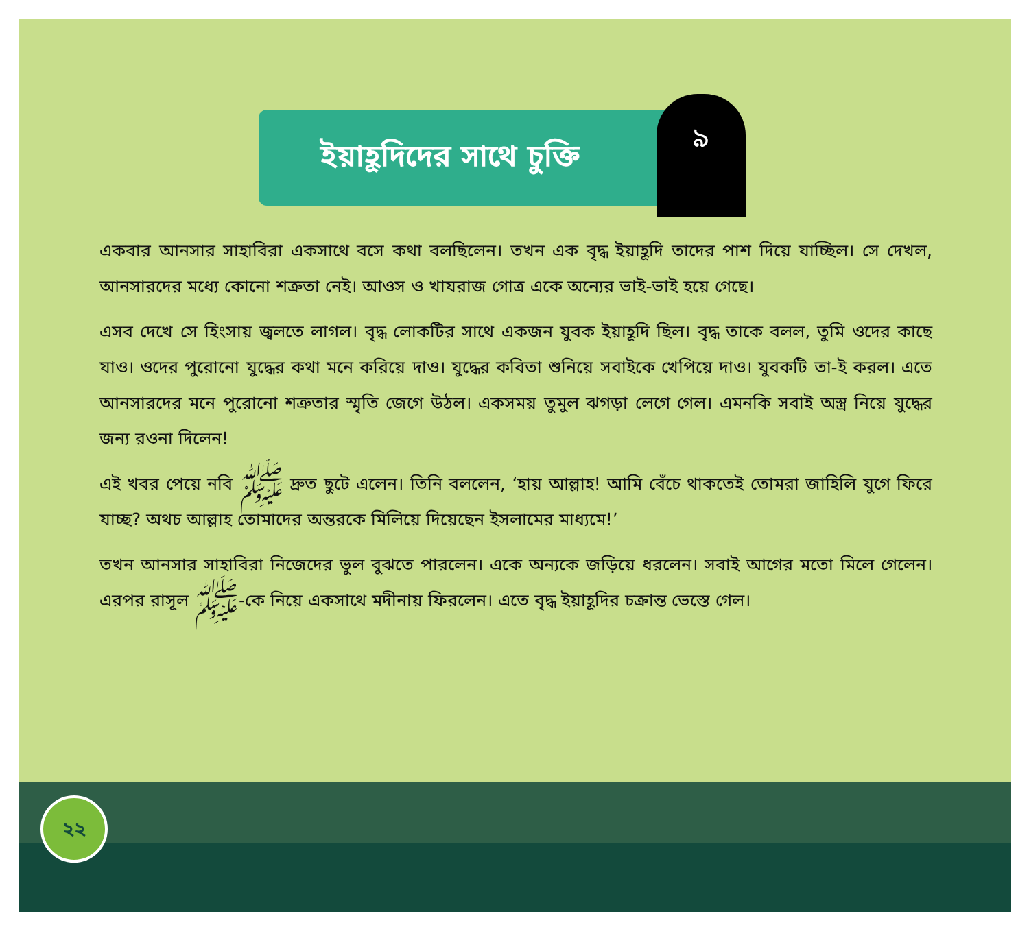ইয়াহূদিদের সাথে চুক্তি
৯
একবার আনসার সাহাবিরা একসাথে বসে কথা বলছিলেন। তখন এক বৃদ্ধ ইয়াহূদি তাদের পাশ দিয়ে যাচ্ছিল। সে দেখল, আনসারদের মধ্যে কোনো শত্রুতা নেই। আওস ও খাযরাজ গোত্র একে অন্যের ভাই-ভাই হয়ে গেছে।
এসব দেখে সে হিংসায় জ্বলতে লাগল। বৃদ্ধ লোকটির সাথে একজন যুবক ইয়াহূদি ছিল। বৃদ্ধ তাকে বলল, তুমি ওদের কাছে যাও। ওদের পুরোনো যুদ্ধের কথা মনে করিয়ে দাও। যুদ্ধের কবিতা শুনিয়ে সবাইকে খেপিয়ে দাও। যুবকটি তা-ই করল। এতে আনসারদের মনে পুরোনো শত্রুতার স্মৃতি জেগে উঠল। একসময় তুমুল ঝগড়া লেগে গেল। এমনকি সবাই অস্ত্র নিয়ে যুদ্ধের জন্য রওনা দিলেন!
এই খবর পেয়ে নবি ﷺ দ্রুত ছুটে এলেন। তিনি বললেন, ‘হায় আল্লাহ! আমি বেঁচে থাকতেই তোমরা জাহিলি যুগে ফিরে যাচ্ছ? অথচ আল্লাহ তোমাদের অন্তরকে মিলিয়ে দিয়েছেন ইসলামের মাধ্যমে!’
তখন আনসার সাহাবিরা নিজেদের ভুল বুঝতে পারলেন। একে অন্যকে জড়িয়ে ধরলেন। সবাই আগের মতো মিলে গেলেন। এরপর রাসূল ﷺ-কে নিয়ে একসাথে মদীনায় ফিরলেন। এতে বৃদ্ধ ইয়াহূদির চক্রান্ত ভেস্তে গেল।
২২